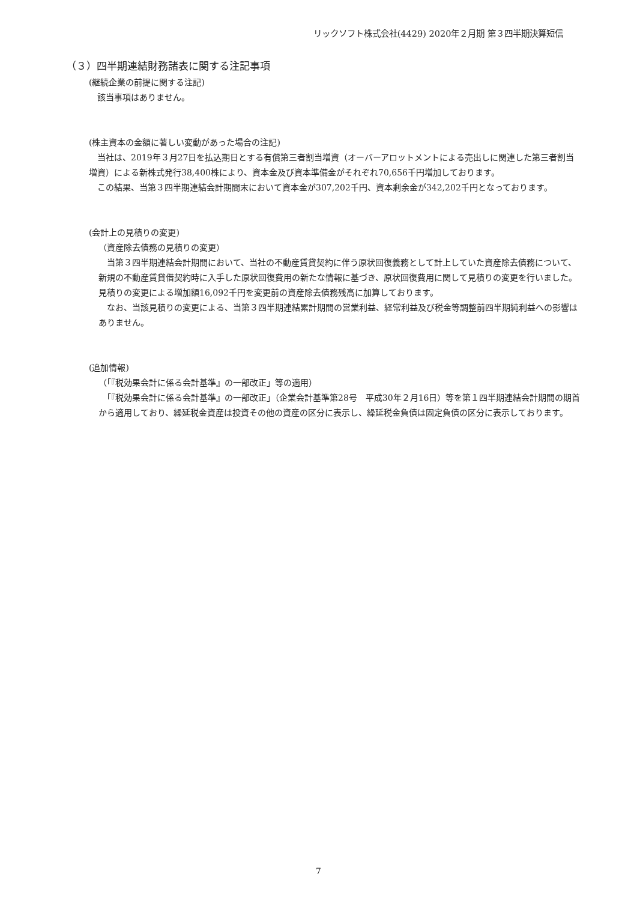リックソフト株式会社(4429) 2020年２月期 第３四半期決算短信
（３）四半期連結財務諸表に関する注記事項
(継続企業の前提に関する注記)
　該当事項はありません。
(株主資本の金額に著しい変動があった場合の注記)
　当社は、2019年３月27日を払込期日とする有償第三者割当増資（オーバーアロットメントによる売出しに関連した第三者割当増資）による新株式発行38,400株により、資本金及び資本準備金がそれぞれ70,656千円増加しております。
　この結果、当第３四半期連結会計期間末において資本金が307,202千円、資本剰余金が342,202千円となっております。
(会計上の見積りの変更)
（資産除去債務の見積りの変更）
　当第３四半期連結会計期間において、当社の不動産賃貸契約に伴う原状回復義務として計上していた資産除去債務について、新規の不動産賃貸借契約時に入手した原状回復費用の新たな情報に基づき、原状回復費用に関して見積りの変更を行いました。見積りの変更による増加額16,092千円を変更前の資産除去債務残高に加算しております。
　なお、当該見積りの変更による、当第３四半期連結累計期間の営業利益、経常利益及び税金等調整前四半期純利益への影響はありません。
(追加情報)
（「『税効果会計に係る会計基準』の一部改正」等の適用）
　「『税効果会計に係る会計基準』の一部改正」（企業会計基準第28号　平成30年２月16日）等を第１四半期連結会計期間の期首から適用しており、繰延税金資産は投資その他の資産の区分に表示し、繰延税金負債は固定負債の区分に表示しております。
7